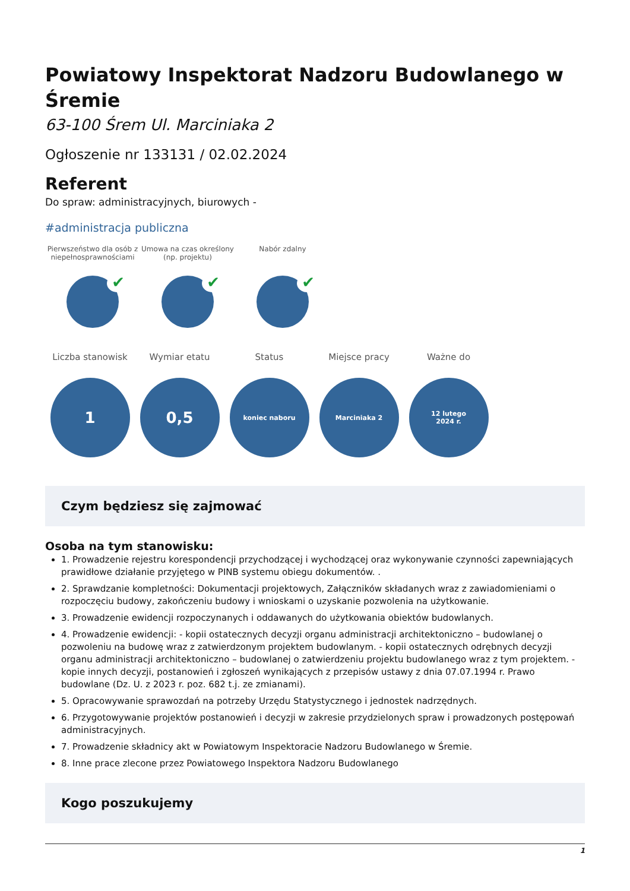Powiatowy Inspektorat Nadzoru Budowlanego w Śremie
63-100 Śrem Ul. Marciniaka 2
Ogłoszenie nr 133131 / 02.02.2024
Referent
Do spraw: administracyjnych, biurowych -
#administracja publiczna
Pierwszeństwo dla osób z niepełnosprawnościami
✔
Umowa na czas określony (np. projektu)
✔
Nabór zdalny
✔
Liczba stanowisk
1
Wymiar etatu
0,5
Status
koniec naboru
Miejsce pracy
Marciniaka 2
Ważne do
12 lutego
2024 r.
Czym będziesz się zajmować
Osoba na tym stanowisku:
1. Prowadzenie rejestru korespondencji przychodzącej i wychodzącej oraz wykonywanie czynności zapewniających prawidłowe działanie przyjętego w PINB systemu obiegu dokumentów. .
2. Sprawdzanie kompletności: Dokumentacji projektowych, Załączników składanych wraz z zawiadomieniami o rozpoczęciu budowy, zakończeniu budowy i wnioskami o uzyskanie pozwolenia na użytkowanie.
3. Prowadzenie ewidencji rozpoczynanych i oddawanych do użytkowania obiektów budowlanych.
4. Prowadzenie ewidencji: - kopii ostatecznych decyzji organu administracji architektoniczno – budowlanej o pozwoleniu na budowę wraz z zatwierdzonym projektem budowlanym. - kopii ostatecznych odrębnych decyzji organu administracji architektoniczno – budowlanej o zatwierdzeniu projektu budowlanego wraz z tym projektem. - kopie innych decyzji, postanowień i zgłoszeń wynikających z przepisów ustawy z dnia 07.07.1994 r. Prawo budowlane (Dz. U. z 2023 r. poz. 682 t.j. ze zmianami).
5. Opracowywanie sprawozdań na potrzeby Urzędu Statystycznego i jednostek nadrzędnych.
6. Przygotowywanie projektów postanowień i decyzji w zakresie przydzielonych spraw i prowadzonych postępowań administracyjnych.
7. Prowadzenie składnicy akt w Powiatowym Inspektoracie Nadzoru Budowlanego w Śremie.
8. Inne prace zlecone przez Powiatowego Inspektora Nadzoru Budowlanego
Kogo poszukujemy
1